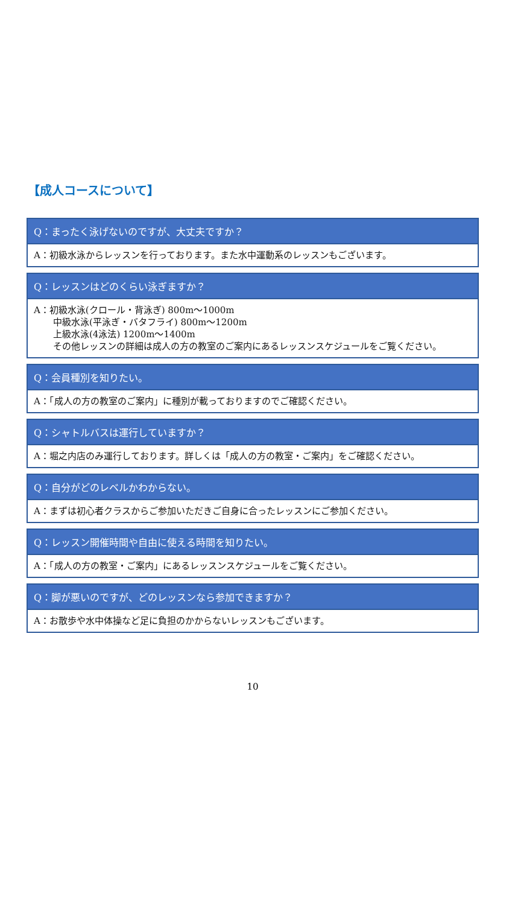【成人コースについて】
Q：まったく泳げないのですが、大丈夫ですか？
A：初級水泳からレッスンを行っております。また水中運動系のレッスンもございます。
Q：レッスンはどのくらい泳ぎますか？
A：初級水泳(クロール・背泳ぎ) 800m～1000m
中級水泳(平泳ぎ・バタフライ) 800m～1200m
上級水泳(4泳法) 1200m～1400m
その他レッスンの詳細は成人の方の教室のご案内にあるレッスンスケジュールをご覧ください。
Q：会員種別を知りたい。
A：「成人の方の教室のご案内」に種別が載っておりますのでご確認ください。
Q：シャトルバスは運行していますか？
A：堀之内店のみ運行しております。詳しくは「成人の方の教室・ご案内」をご確認ください。
Q：自分がどのレベルかわからない。
A：まずは初心者クラスからご参加いただきご自身に合ったレッスンにご参加ください。
Q：レッスン開催時間や自由に使える時間を知りたい。
A：「成人の方の教室・ご案内」にあるレッスンスケジュールをご覧ください。
Q：脚が悪いのですが、どのレッスンなら参加できますか？
A：お散歩や水中体操など足に負担のかからないレッスンもございます。
10